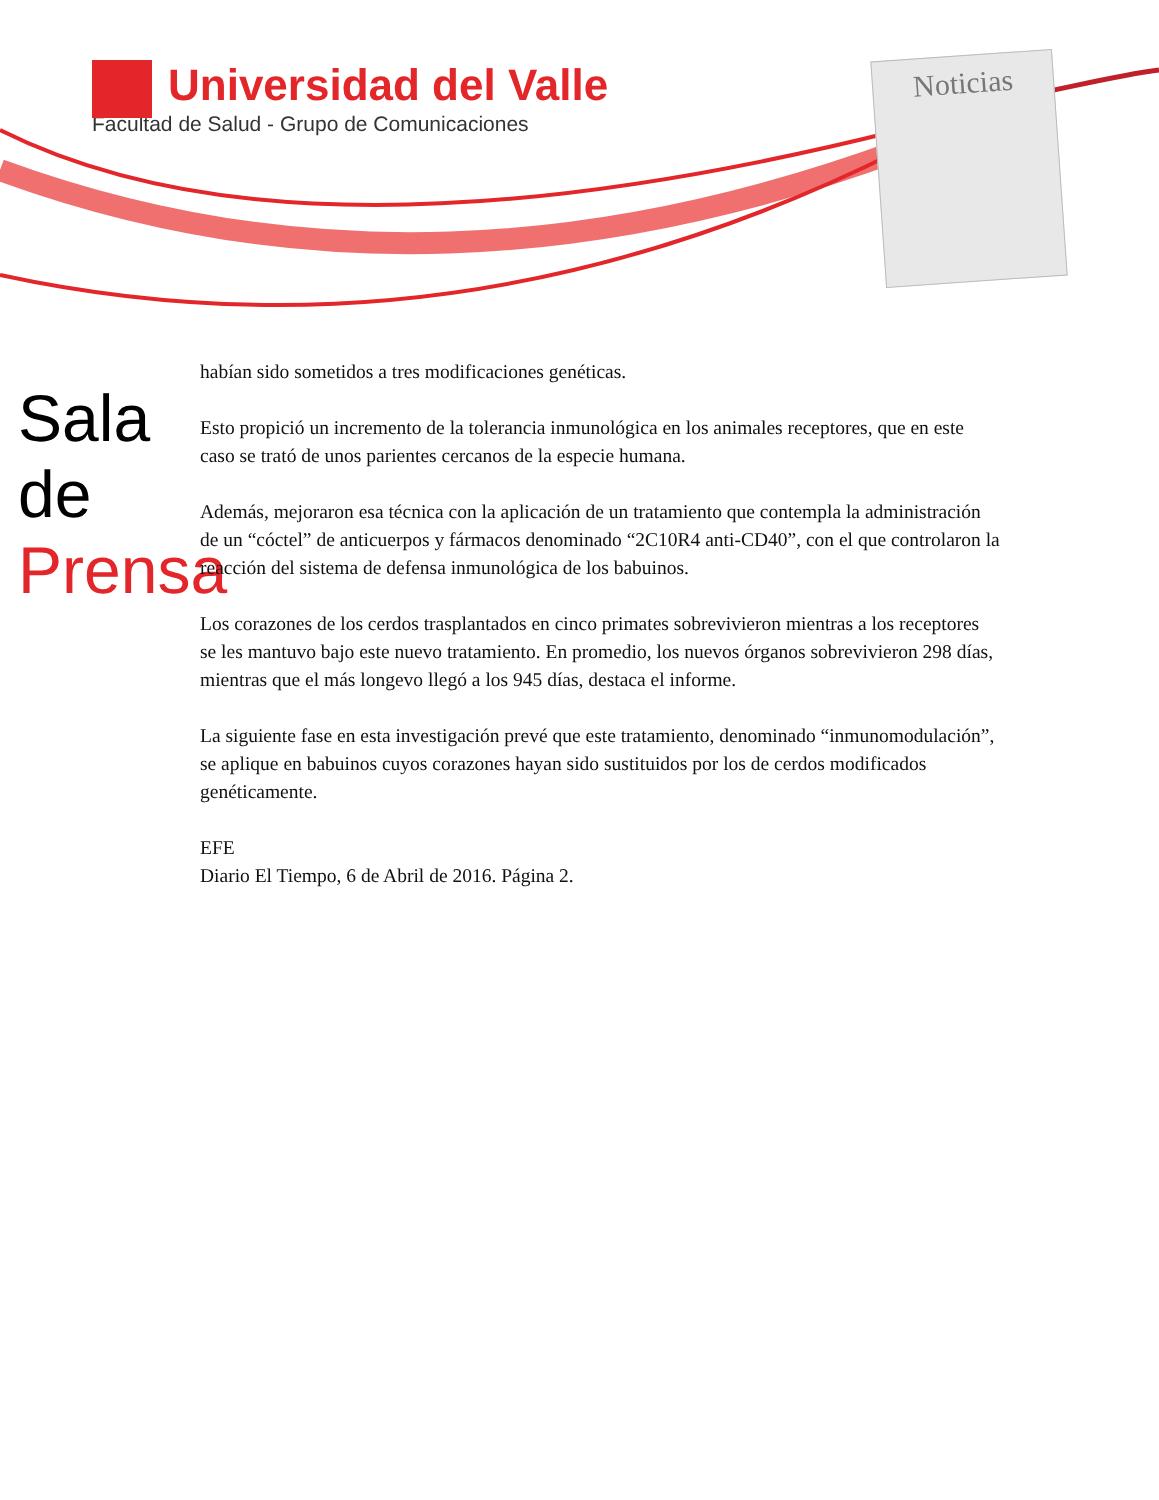Universidad del Valle
Facultad de Salud - Grupo de Comunicaciones
Noticias
Sala de
Prensa
habían sido sometidos a tres modificaciones genéticas.
Esto propició un incremento de la tolerancia inmunológica en los animales receptores, que en este caso se trató de unos parientes cercanos de la especie humana.
Además, mejoraron esa técnica con la aplicación de un tratamiento que contempla la administración de un “cóctel” de anticuerpos y fármacos denominado “2C10R4 anti-CD40”, con el que controlaron la reacción del sistema de defensa inmunológica de los babuinos.
Los corazones de los cerdos trasplantados en cinco primates sobrevivieron mientras a los receptores se les mantuvo bajo este nuevo tratamiento. En promedio, los nuevos órganos sobrevivieron 298 días, mientras que el más longevo llegó a los 945 días, destaca el informe.
La siguiente fase en esta investigación prevé que este tratamiento, denominado “inmunomodulación”, se aplique en babuinos cuyos corazones hayan sido sustituidos por los de cerdos modificados genéticamente.
EFE
Diario El Tiempo, 6 de Abril de 2016. Página 2.